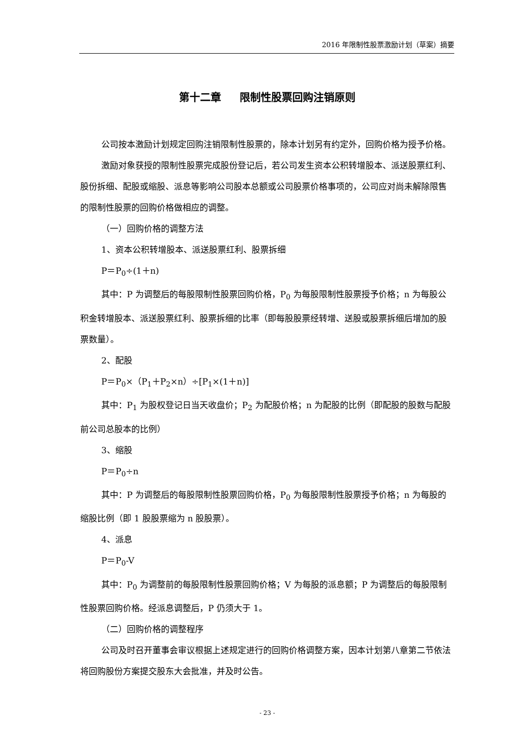2016 年限制性股票激励计划（草案）摘要
第十二章 限制性股票回购注销原则
公司按本激励计划规定回购注销限制性股票的，除本计划另有约定外，回购价格为授予价格。
激励对象获授的限制性股票完成股份登记后，若公司发生资本公积转增股本、派送股票红利、股份拆细、配股或缩股、派息等影响公司股本总额或公司股票价格事项的，公司应对尚未解除限售的限制性股票的回购价格做相应的调整。
（一）回购价格的调整方法
1、资本公积转增股本、派送股票红利、股票拆细
P＝P<sub>0</sub>÷(1＋n)
其中：P 为调整后的每股限制性股票回购价格，P<sub>0</sub> 为每股限制性股票授予价格；n 为每股公积金转增股本、派送股票红利、股票拆细的比率（即每股股票经转增、送股或股票拆细后增加的股票数量）。
2、配股
P＝P<sub>0</sub>×（P<sub>1</sub>＋P<sub>2</sub>×n）÷[P<sub>1</sub>×(1＋n)]
其中：P<sub>1</sub> 为股权登记日当天收盘价；P<sub>2</sub> 为配股价格；n 为配股的比例（即配股的股数与配股前公司总股本的比例）
3、缩股
P＝P<sub>0</sub>÷n
其中：P 为调整后的每股限制性股票回购价格，P<sub>0</sub> 为每股限制性股票授予价格；n 为每股的缩股比例（即 1 股股票缩为 n 股股票）。
4、派息
P＝P<sub>0</sub>-V
其中：P<sub>0</sub> 为调整前的每股限制性股票回购价格；V 为每股的派息额；P 为调整后的每股限制性股票回购价格。经派息调整后，P 仍须大于 1。
（二）回购价格的调整程序
公司及时召开董事会审议根据上述规定进行的回购价格调整方案，因本计划第八章第二节依法将回购股份方案提交股东大会批准，并及时公告。
- 23 -